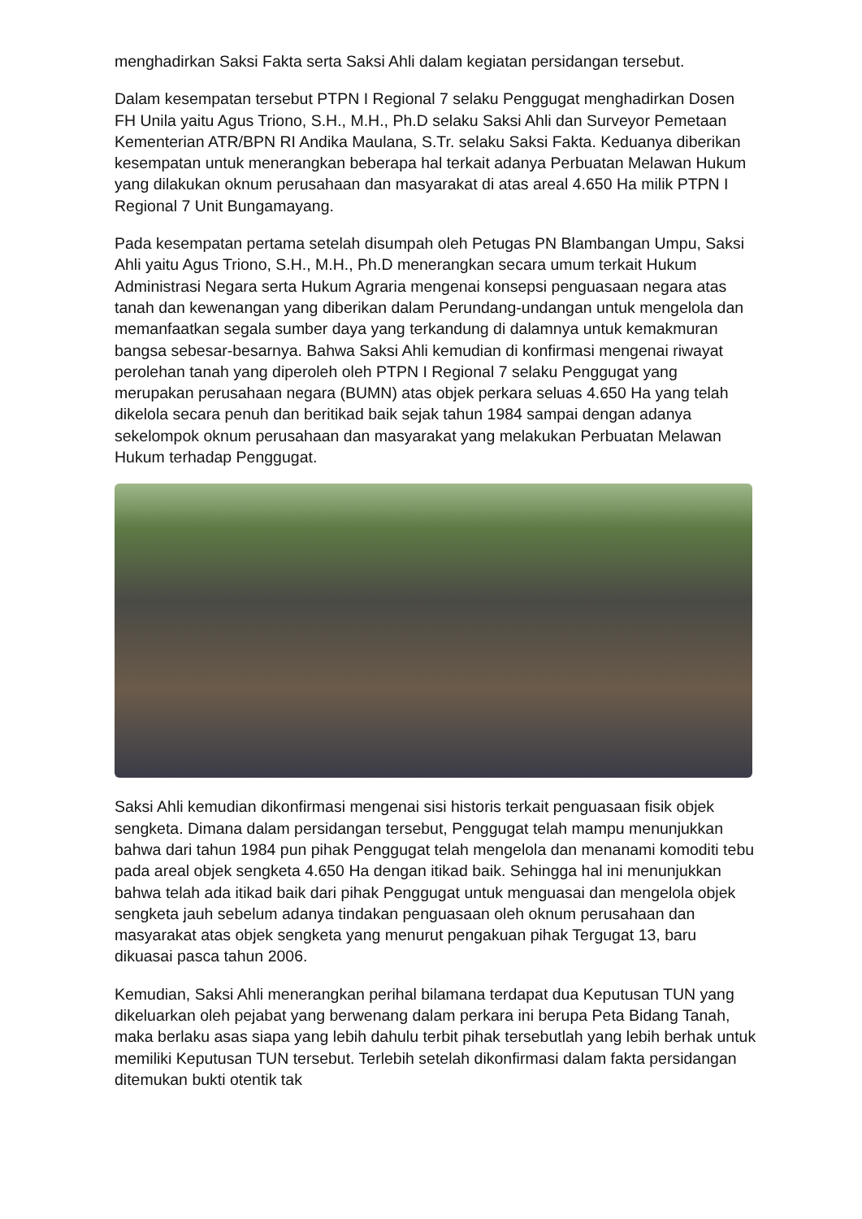menghadirkan Saksi Fakta serta Saksi Ahli dalam kegiatan persidangan tersebut.
Dalam kesempatan tersebut PTPN I Regional 7 selaku Penggugat menghadirkan Dosen FH Unila yaitu Agus Triono, S.H., M.H., Ph.D selaku Saksi Ahli dan Surveyor Pemetaan Kementerian ATR/BPN RI Andika Maulana, S.Tr. selaku Saksi Fakta. Keduanya diberikan kesempatan untuk menerangkan beberapa hal terkait adanya Perbuatan Melawan Hukum yang dilakukan oknum perusahaan dan masyarakat di atas areal 4.650 Ha milik PTPN I Regional 7 Unit Bungamayang.
Pada kesempatan pertama setelah disumpah oleh Petugas PN Blambangan Umpu, Saksi Ahli yaitu Agus Triono, S.H., M.H., Ph.D menerangkan secara umum terkait Hukum Administrasi Negara serta Hukum Agraria mengenai konsepsi penguasaan negara atas tanah dan kewenangan yang diberikan dalam Perundang-undangan untuk mengelola dan memanfaatkan segala sumber daya yang terkandung di dalamnya untuk kemakmuran bangsa sebesar-besarnya. Bahwa Saksi Ahli kemudian di konfirmasi mengenai riwayat perolehan tanah yang diperoleh oleh PTPN I Regional 7 selaku Penggugat yang merupakan perusahaan negara (BUMN) atas objek perkara seluas 4.650 Ha yang telah dikelola secara penuh dan beritikad baik sejak tahun 1984 sampai dengan adanya sekelompok oknum perusahaan dan masyarakat yang melakukan Perbuatan Melawan Hukum terhadap Penggugat.
Saksi Ahli kemudian dikonfirmasi mengenai sisi historis terkait penguasaan fisik objek sengketa. Dimana dalam persidangan tersebut, Penggugat telah mampu menunjukkan bahwa dari tahun 1984 pun pihak Penggugat telah mengelola dan menanami komoditi tebu pada areal objek sengketa 4.650 Ha dengan itikad baik. Sehingga hal ini menunjukkan bahwa telah ada itikad baik dari pihak Penggugat untuk menguasai dan mengelola objek sengketa jauh sebelum adanya tindakan penguasaan oleh oknum perusahaan dan masyarakat atas objek sengketa yang menurut pengakuan pihak Tergugat 13, baru dikuasai pasca tahun 2006.
Kemudian, Saksi Ahli menerangkan perihal bilamana terdapat dua Keputusan TUN yang dikeluarkan oleh pejabat yang berwenang dalam perkara ini berupa Peta Bidang Tanah, maka berlaku asas siapa yang lebih dahulu terbit pihak tersebutlah yang lebih berhak untuk memiliki Keputusan TUN tersebut. Terlebih setelah dikonfirmasi dalam fakta persidangan ditemukan bukti otentik tak